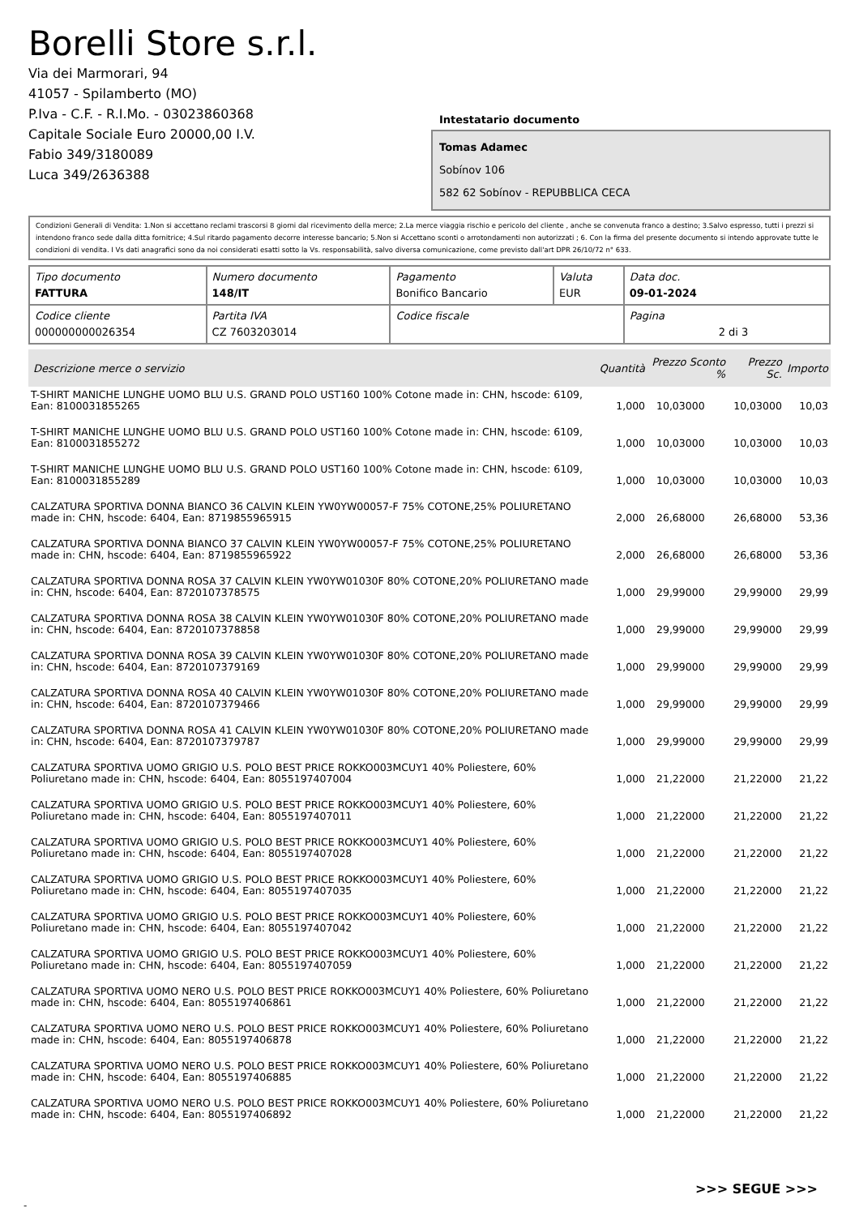Borelli Store s.r.l.
Via dei Marmorari, 94
41057 - Spilamberto (MO)
P.Iva - C.F. - R.I.Mo. - 03023860368
Capitale Sociale Euro 20000,00 I.V.
Fabio 349/3180089
Luca 349/2636388
Intestatario documento
Tomas Adamec
Sobínov 106
582 62 Sobínov - REPUBBLICA CECA
Condizioni Generali di Vendita: 1.Non si accettano reclami trascorsi 8 giorni dal ricevimento della merce; 2.La merce viaggia rischio e pericolo del cliente , anche se convenuta franco a destino; 3.Salvo espresso, tutti i prezzi si intendono franco sede dalla ditta fornitrice; 4.Sul ritardo pagamento decorre interesse bancario; 5.Non si Accettano sconti o arrotondamenti non autorizzati ; 6. Con la firma del presente documento si intendo approvate tutte le condizioni di vendita. I Vs dati anagrafici sono da noi considerati esatti sotto la Vs. responsabilità, salvo diversa comunicazione, come previsto dall'art DPR 26/10/72 n° 633.
| Tipo documento FATTURA | Numero documento 148/IT | Pagamento Bonifico Bancario | Valuta EUR | Data doc. 09-01-2024 |
| Codice cliente 000000000026354 | Partita IVA CZ 7603203014 | Codice fiscale | | Pagina 2 di 3 |
| Descrizione merce o servizio | Quantità | Prezzo Sconto % | Prezzo Sc. | Importo |
| --- | --- | --- | --- | --- |
| T-SHIRT MANICHE LUNGHE UOMO BLU U.S. GRAND POLO UST160 100% Cotone made in: CHN, hscode: 6109, Ean: 8100031855265 | 1,000 | 10,03000 | 10,03000 | 10,03 |
| T-SHIRT MANICHE LUNGHE UOMO BLU U.S. GRAND POLO UST160 100% Cotone made in: CHN, hscode: 6109, Ean: 8100031855272 | 1,000 | 10,03000 | 10,03000 | 10,03 |
| T-SHIRT MANICHE LUNGHE UOMO BLU U.S. GRAND POLO UST160 100% Cotone made in: CHN, hscode: 6109, Ean: 8100031855289 | 1,000 | 10,03000 | 10,03000 | 10,03 |
| CALZATURA SPORTIVA DONNA BIANCO 36 CALVIN KLEIN YW0YW00057-F 75% COTONE,25% POLIURETANO made in: CHN, hscode: 6404, Ean: 8719855965915 | 2,000 | 26,68000 | 26,68000 | 53,36 |
| CALZATURA SPORTIVA DONNA BIANCO 37 CALVIN KLEIN YW0YW00057-F 75% COTONE,25% POLIURETANO made in: CHN, hscode: 6404, Ean: 8719855965922 | 2,000 | 26,68000 | 26,68000 | 53,36 |
| CALZATURA SPORTIVA DONNA ROSA 37 CALVIN KLEIN YW0YW01030F 80% COTONE,20% POLIURETANO made in: CHN, hscode: 6404, Ean: 8720107378575 | 1,000 | 29,99000 | 29,99000 | 29,99 |
| CALZATURA SPORTIVA DONNA ROSA 38 CALVIN KLEIN YW0YW01030F 80% COTONE,20% POLIURETANO made in: CHN, hscode: 6404, Ean: 8720107378858 | 1,000 | 29,99000 | 29,99000 | 29,99 |
| CALZATURA SPORTIVA DONNA ROSA 39 CALVIN KLEIN YW0YW01030F 80% COTONE,20% POLIURETANO made in: CHN, hscode: 6404, Ean: 8720107379169 | 1,000 | 29,99000 | 29,99000 | 29,99 |
| CALZATURA SPORTIVA DONNA ROSA 40 CALVIN KLEIN YW0YW01030F 80% COTONE,20% POLIURETANO made in: CHN, hscode: 6404, Ean: 8720107379466 | 1,000 | 29,99000 | 29,99000 | 29,99 |
| CALZATURA SPORTIVA DONNA ROSA 41 CALVIN KLEIN YW0YW01030F 80% COTONE,20% POLIURETANO made in: CHN, hscode: 6404, Ean: 8720107379787 | 1,000 | 29,99000 | 29,99000 | 29,99 |
| CALZATURA SPORTIVA UOMO GRIGIO U.S. POLO BEST PRICE ROKKO003MCUY1 40% Poliestere, 60% Poliuretano made in: CHN, hscode: 6404, Ean: 8055197407004 | 1,000 | 21,22000 | 21,22000 | 21,22 |
| CALZATURA SPORTIVA UOMO GRIGIO U.S. POLO BEST PRICE ROKKO003MCUY1 40% Poliestere, 60% Poliuretano made in: CHN, hscode: 6404, Ean: 8055197407011 | 1,000 | 21,22000 | 21,22000 | 21,22 |
| CALZATURA SPORTIVA UOMO GRIGIO U.S. POLO BEST PRICE ROKKO003MCUY1 40% Poliestere, 60% Poliuretano made in: CHN, hscode: 6404, Ean: 8055197407028 | 1,000 | 21,22000 | 21,22000 | 21,22 |
| CALZATURA SPORTIVA UOMO GRIGIO U.S. POLO BEST PRICE ROKKO003MCUY1 40% Poliestere, 60% Poliuretano made in: CHN, hscode: 6404, Ean: 8055197407035 | 1,000 | 21,22000 | 21,22000 | 21,22 |
| CALZATURA SPORTIVA UOMO GRIGIO U.S. POLO BEST PRICE ROKKO003MCUY1 40% Poliestere, 60% Poliuretano made in: CHN, hscode: 6404, Ean: 8055197407042 | 1,000 | 21,22000 | 21,22000 | 21,22 |
| CALZATURA SPORTIVA UOMO GRIGIO U.S. POLO BEST PRICE ROKKO003MCUY1 40% Poliestere, 60% Poliuretano made in: CHN, hscode: 6404, Ean: 8055197407059 | 1,000 | 21,22000 | 21,22000 | 21,22 |
| CALZATURA SPORTIVA UOMO NERO U.S. POLO BEST PRICE ROKKO003MCUY1 40% Poliestere, 60% Poliuretano made in: CHN, hscode: 6404, Ean: 8055197406861 | 1,000 | 21,22000 | 21,22000 | 21,22 |
| CALZATURA SPORTIVA UOMO NERO U.S. POLO BEST PRICE ROKKO003MCUY1 40% Poliestere, 60% Poliuretano made in: CHN, hscode: 6404, Ean: 8055197406878 | 1,000 | 21,22000 | 21,22000 | 21,22 |
| CALZATURA SPORTIVA UOMO NERO U.S. POLO BEST PRICE ROKKO003MCUY1 40% Poliestere, 60% Poliuretano made in: CHN, hscode: 6404, Ean: 8055197406885 | 1,000 | 21,22000 | 21,22000 | 21,22 |
| CALZATURA SPORTIVA UOMO NERO U.S. POLO BEST PRICE ROKKO003MCUY1 40% Poliestere, 60% Poliuretano made in: CHN, hscode: 6404, Ean: 8055197406892 | 1,000 | 21,22000 | 21,22000 | 21,22 |
>>> SEGUE >>>
-